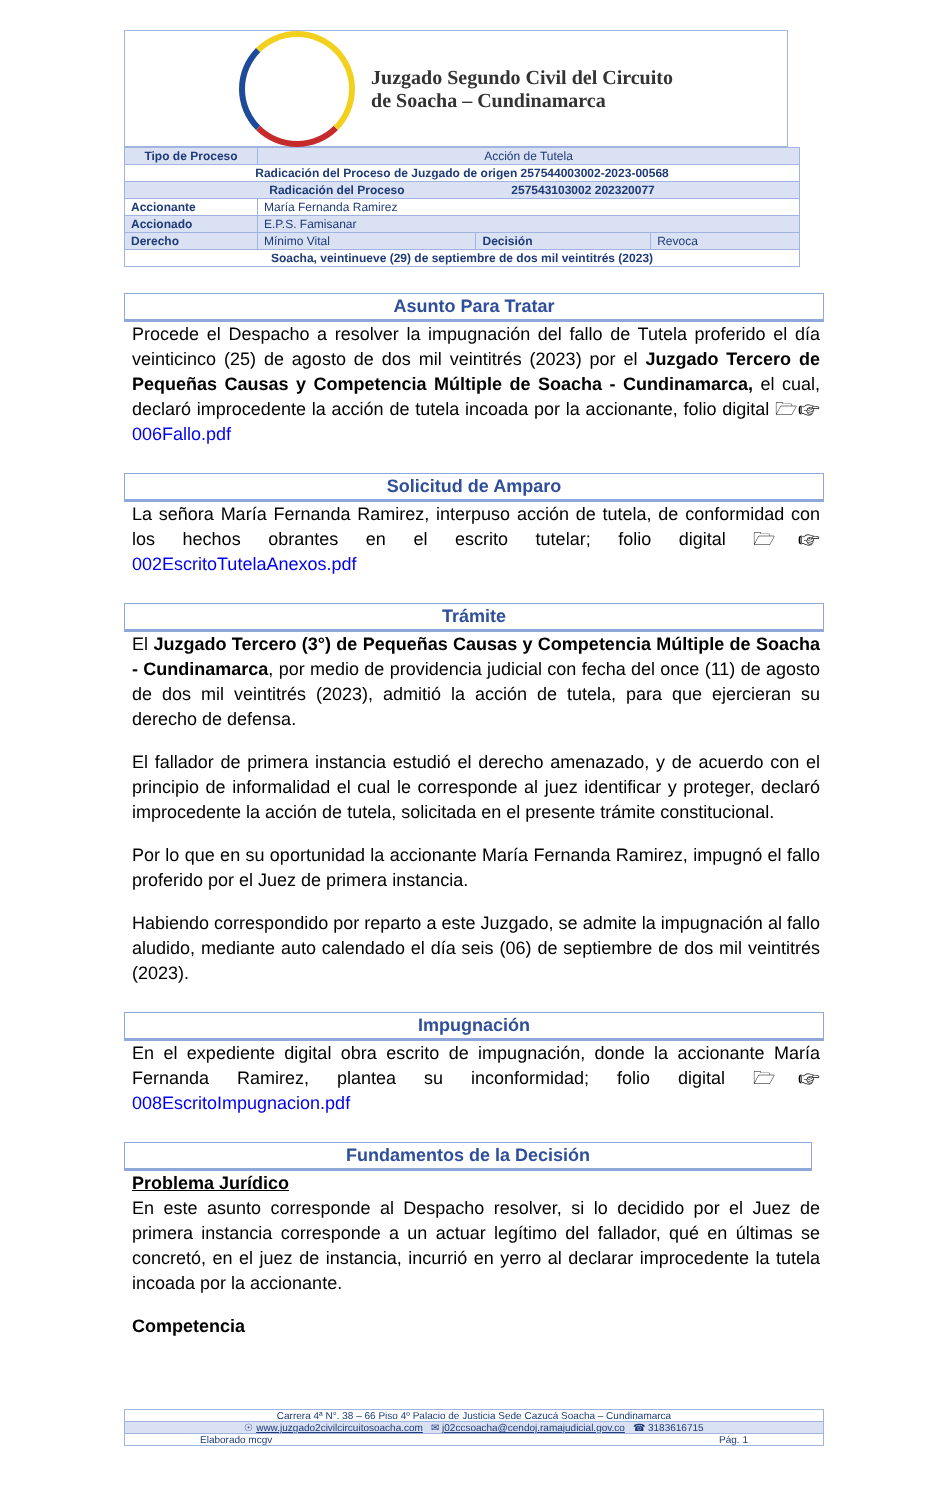Juzgado Segundo Civil del Circuito
de Soacha – Cundinamarca
| Tipo de Proceso | Acción de Tutela | | |
| Radicación del Proceso de Juzgado de origen 257544003002-2023-00568 | | | |
| Radicación del Proceso 257543103002 202320077 | | | |
| Accionante | María Fernanda Ramirez | | |
| Accionado | E.P.S. Famisanar | | |
| Derecho | Mínimo Vital | Decisión | Revoca |
| Soacha, veintinueve (29) de septiembre de dos mil veintitrés (2023) | | | |
Asunto Para Tratar
Procede el Despacho a resolver la impugnación del fallo de Tutela proferido el día veinticinco (25) de agosto de dos mil veintitrés (2023) por el Juzgado Tercero de Pequeñas Causas y Competencia Múltiple de Soacha - Cundinamarca, el cual, declaró improcedente la acción de tutela incoada por la accionante, folio digital 🗁☞006Fallo.pdf
Solicitud de Amparo
La señora María Fernanda Ramirez, interpuso acción de tutela, de conformidad con los hechos obrantes en el escrito tutelar; folio digital 🗁☞ 002EscritoTutelaAnexos.pdf
Trámite
El Juzgado Tercero (3°) de Pequeñas Causas y Competencia Múltiple de Soacha - Cundinamarca, por medio de providencia judicial con fecha del once (11) de agosto de dos mil veintitrés (2023), admitió la acción de tutela, para que ejercieran su derecho de defensa.
El fallador de primera instancia estudió el derecho amenazado, y de acuerdo con el principio de informalidad el cual le corresponde al juez identificar y proteger, declaró improcedente la acción de tutela, solicitada en el presente trámite constitucional.
Por lo que en su oportunidad la accionante María Fernanda Ramirez, impugnó el fallo proferido por el Juez de primera instancia.
Habiendo correspondido por reparto a este Juzgado, se admite la impugnación al fallo aludido, mediante auto calendado el día seis (06) de septiembre de dos mil veintitrés (2023).
Impugnación
En el expediente digital obra escrito de impugnación, donde la accionante María Fernanda Ramirez, plantea su inconformidad; folio digital 🗁☞ 008EscritoImpugnacion.pdf
Fundamentos de la Decisión
Problema Jurídico
En este asunto corresponde al Despacho resolver, si lo decidido por el Juez de primera instancia corresponde a un actuar legítimo del fallador, qué en últimas se concretó, en el juez de instancia, incurrió en yerro al declarar improcedente la tutela incoada por la accionante.
Competencia
| Carrera 4ª N°. 38 – 66 Piso 4º Palacio de Justicia Sede Cazucá Soacha – Cundinamarca |
| ☉ www.juzgado2civilcircuitosoacha.com ✉ j02ccsoacha@cendoj.ramajudicial.gov.co ☎ 3183616715 |
| Elaborado mcgv Pág. 1 |